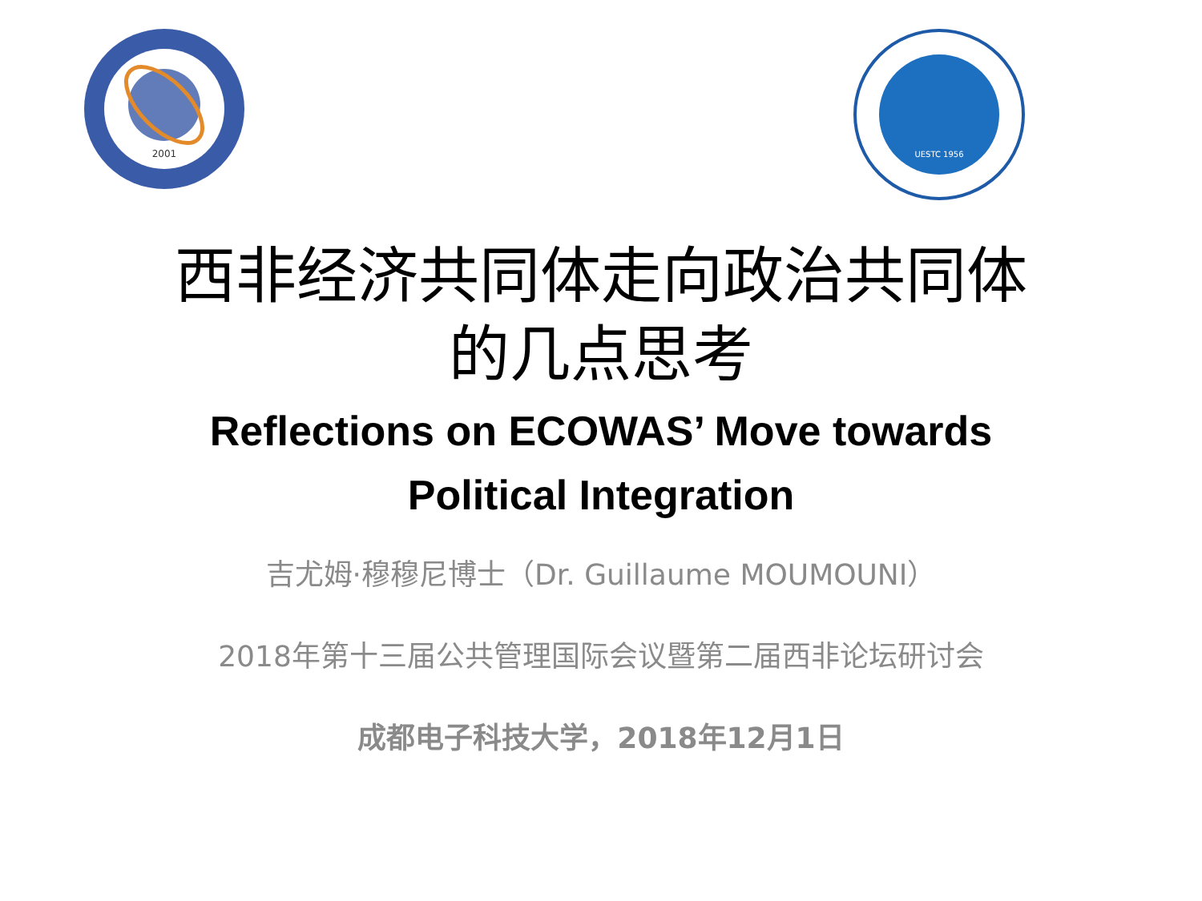2001
UESTC 1956
西非经济共同体走向政治共同体
的几点思考
Reflections on ECOWAS’ Move towards
Political Integration
吉尤姆·穆穆尼博士（Dr. Guillaume MOUMOUNI）
2018年第十三届公共管理国际会议暨第二届西非论坛研讨会
成都电子科技大学，2018年12月1日